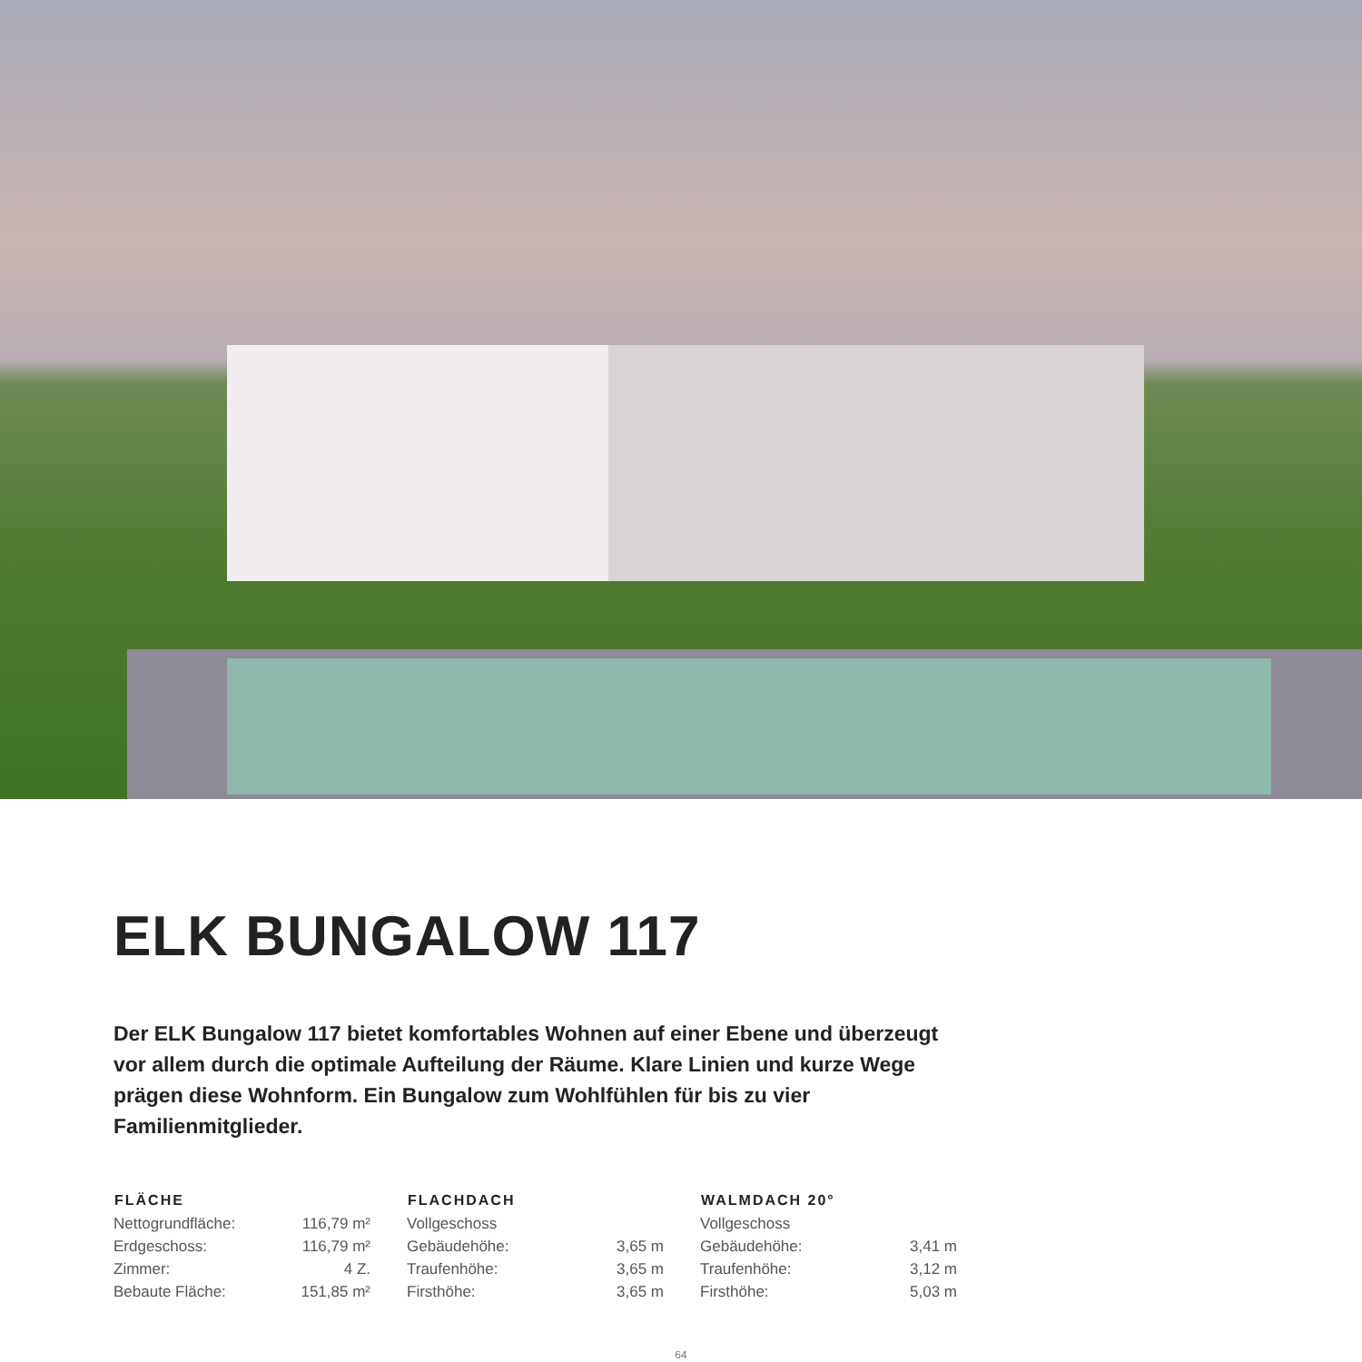ELK BUNGALOW 117
Der ELK Bungalow 117 bietet komfortables Wohnen auf einer Ebene und überzeugt vor allem durch die optimale Aufteilung der Räume. Klare Linien und kurze Wege prägen diese Wohnform. Ein Bungalow zum Wohlfühlen für bis zu vier Familienmitglieder.
| FLÄCHE | |
| --- | --- |
| Nettogrundfläche: | 116,79 m² |
| Erdgeschoss: | 116,79 m² |
| Zimmer: | 4 Z. |
| Bebaute Fläche: | 151,85 m² |
| FLACHDACH | |
| --- | --- |
| Vollgeschoss | |
| Gebäudehöhe: | 3,65 m |
| Traufenhöhe: | 3,65 m |
| Firsthöhe: | 3,65 m |
| WALMDACH 20° | |
| --- | --- |
| Vollgeschoss | |
| Gebäudehöhe: | 3,41 m |
| Traufenhöhe: | 3,12 m |
| Firsthöhe: | 5,03 m |
64